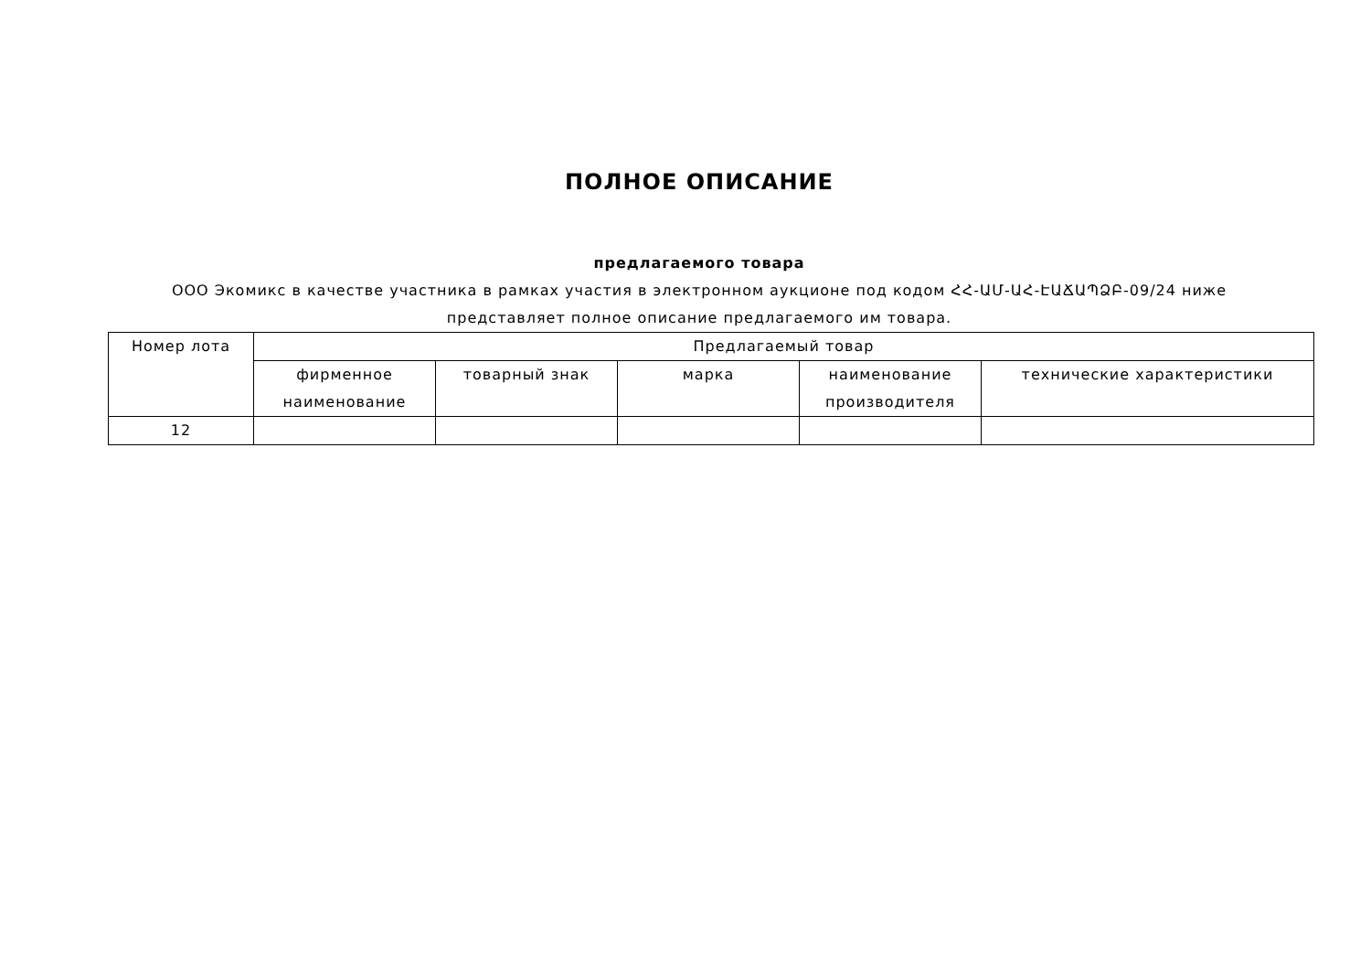ПОЛНОЕ ОПИСАНИЕ
предлагаемого товара
ООО Экомикс в качестве участника в рамках участия в электронном аукционе под кодом ՀՀ-ԱՄ-ԱՀ-ԷԱՃԱՊՁԲ-09/24 ниже представляет полное описание предлагаемого им товара.
| Номер лота | Предлагаемый товар | | | | |
| | фирменное наименование | товарный знак | марка | наименование производителя | технические характеристики |
| 12 | | | | | |